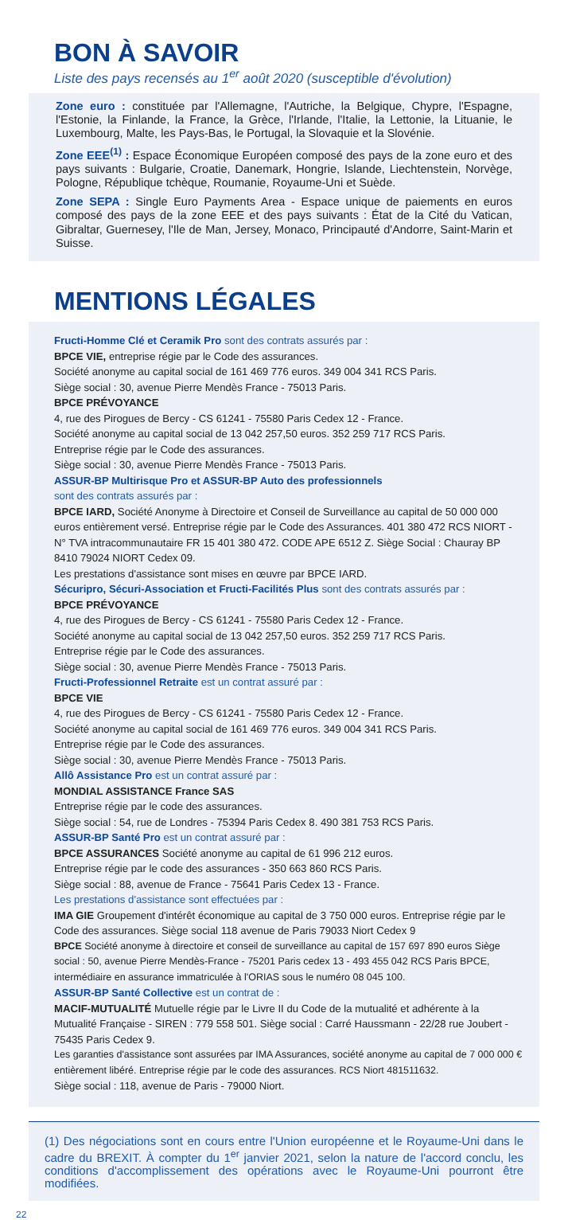BON À SAVOIR
Liste des pays recensés au 1<sup>er</sup> août 2020 (susceptible d'évolution)
Zone euro : constituée par l'Allemagne, l'Autriche, la Belgique, Chypre, l'Espagne, l'Estonie, la Finlande, la France, la Grèce, l'Irlande, l'Italie, la Lettonie, la Lituanie, le Luxembourg, Malte, les Pays-Bas, le Portugal, la Slovaquie et la Slovénie.
Zone EEE<sup>(1)</sup> : Espace Économique Européen composé des pays de la zone euro et des pays suivants : Bulgarie, Croatie, Danemark, Hongrie, Islande, Liechtenstein, Norvège, Pologne, République tchèque, Roumanie, Royaume-Uni et Suède.
Zone SEPA : Single Euro Payments Area - Espace unique de paiements en euros composé des pays de la zone EEE et des pays suivants : État de la Cité du Vatican, Gibraltar, Guernesey, l'Ile de Man, Jersey, Monaco, Principauté d'Andorre, Saint-Marin et Suisse.
MENTIONS LÉGALES
Fructi-Homme Clé et Ceramik Pro sont des contrats assurés par :
BPCE VIE, entreprise régie par le Code des assurances.
Société anonyme au capital social de 161 469 776 euros. 349 004 341 RCS Paris.
Siège social : 30, avenue Pierre Mendès France - 75013 Paris.
BPCE PRÉVOYANCE
4, rue des Pirogues de Bercy - CS 61241 - 75580 Paris Cedex 12 - France.
Société anonyme au capital social de 13 042 257,50 euros. 352 259 717 RCS Paris.
Entreprise régie par le Code des assurances.
Siège social : 30, avenue Pierre Mendès France - 75013 Paris.
ASSUR-BP Multirisque Pro et ASSUR-BP Auto des professionnels
sont des contrats assurés par :
BPCE IARD, Société Anonyme à Directoire et Conseil de Surveillance au capital de 50 000 000 euros entièrement versé. Entreprise régie par le Code des Assurances. 401 380 472 RCS NIORT - N° TVA intracommunautaire FR 15 401 380 472. CODE APE 6512 Z. Siège Social : Chauray BP 8410 79024 NIORT Cedex 09.
Les prestations d'assistance sont mises en œuvre par BPCE IARD.
Sécuripro, Sécuri-Association et Fructi-Facilités Plus sont des contrats assurés par :
BPCE PRÉVOYANCE
4, rue des Pirogues de Bercy - CS 61241 - 75580 Paris Cedex 12 - France.
Société anonyme au capital social de 13 042 257,50 euros. 352 259 717 RCS Paris.
Entreprise régie par le Code des assurances.
Siège social : 30, avenue Pierre Mendès France - 75013 Paris.
Fructi-Professionnel Retraite est un contrat assuré par :
BPCE VIE
4, rue des Pirogues de Bercy - CS 61241 - 75580 Paris Cedex 12 - France.
Société anonyme au capital social de 161 469 776 euros. 349 004 341 RCS Paris.
Entreprise régie par le Code des assurances.
Siège social : 30, avenue Pierre Mendès France - 75013 Paris.
Allô Assistance Pro est un contrat assuré par :
MONDIAL ASSISTANCE France SAS
Entreprise régie par le code des assurances.
Siège social : 54, rue de Londres - 75394 Paris Cedex 8. 490 381 753 RCS Paris.
ASSUR-BP Santé Pro est un contrat assuré par :
BPCE ASSURANCES Société anonyme au capital de 61 996 212 euros.
Entreprise régie par le code des assurances - 350 663 860 RCS Paris.
Siège social : 88, avenue de France - 75641 Paris Cedex 13 - France.
Les prestations d'assistance sont effectuées par :
IMA GIE Groupement d'intérêt économique au capital de 3 750 000 euros. Entreprise régie par le Code des assurances. Siège social 118 avenue de Paris 79033 Niort Cedex 9
BPCE Société anonyme à directoire et conseil de surveillance au capital de 157 697 890 euros Siège social : 50, avenue Pierre Mendès-France - 75201 Paris cedex 13 - 493 455 042 RCS Paris BPCE, intermédiaire en assurance immatriculée à l'ORIAS sous le numéro 08 045 100.
ASSUR-BP Santé Collective est un contrat de :
MACIF-MUTUALITÉ Mutuelle régie par le Livre II du Code de la mutualité et adhérente à la Mutualité Française - SIREN : 779 558 501. Siège social : Carré Haussmann - 22/28 rue Joubert - 75435 Paris Cedex 9.
Les garanties d'assistance sont assurées par IMA Assurances, société anonyme au capital de 7 000 000 € entièrement libéré. Entreprise régie par le code des assurances. RCS Niort 481511632.
Siège social : 118, avenue de Paris - 79000 Niort.
(1) Des négociations sont en cours entre l'Union européenne et le Royaume-Uni dans le cadre du BREXIT. À compter du 1<sup>er</sup> janvier 2021, selon la nature de l'accord conclu, les conditions d'accomplissement des opérations avec le Royaume-Uni pourront être modifiées.
22